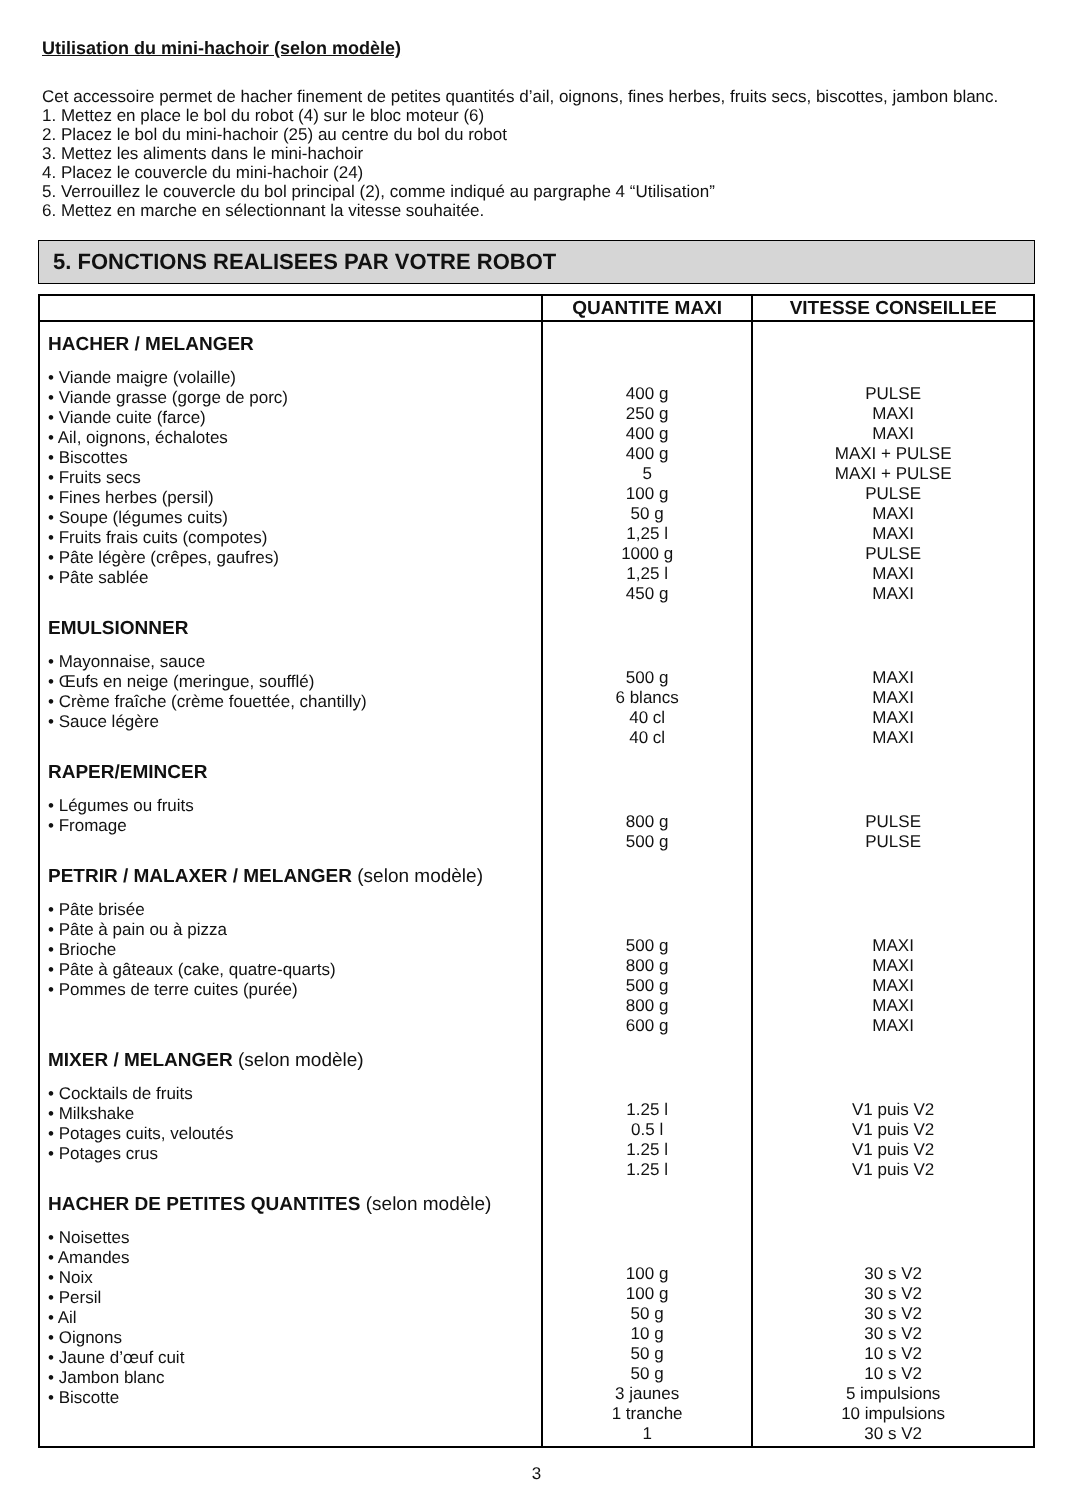Utilisation du mini-hachoir (selon modèle)
Cet accessoire permet de hacher finement de petites quantités d’ail, oignons, fines herbes, fruits secs, biscottes, jambon blanc.
1. Mettez en place le bol du robot (4) sur le bloc moteur (6)
2. Placez le bol du mini-hachoir (25) au centre du bol du robot
3. Mettez les aliments dans le mini-hachoir
4. Placez le couvercle du mini-hachoir (24)
5. Verrouillez le couvercle du bol principal (2), comme indiqué au pargraphe 4 “Utilisation”
6. Mettez en marche en sélectionnant la vitesse souhaitée.
5. FONCTIONS REALISEES PAR VOTRE ROBOT
| | QUANTITE MAXI | VITESSE CONSEILLEE |
| --- | --- | --- |
| HACHER / MELANGER • Viande maigre (volaille) • Viande grasse (gorge de porc) • Viande cuite (farce) • Ail, oignons, échalotes • Biscottes • Fruits secs • Fines herbes (persil) • Soupe (légumes cuits) • Fruits frais cuits (compotes) • Pâte légère (crêpes, gaufres) • Pâte sablée | 400 g 250 g 400 g 400 g 5 100 g 50 g 1,25 l 1000 g 1,25 l 450 g | PULSE MAXI MAXI MAXI + PULSE MAXI + PULSE PULSE MAXI MAXI PULSE MAXI MAXI |
| EMULSIONNER • Mayonnaise, sauce • Œufs en neige (meringue, soufflé) • Crème fraîche (crème fouettée, chantilly) • Sauce légère | 500 g 6 blancs 40 cl 40 cl | MAXI MAXI MAXI MAXI |
| RAPER/EMINCER • Légumes ou fruits • Fromage | 800 g 500 g | PULSE PULSE |
| PETRIR / MALAXER / MELANGER (selon modèle) • Pâte brisée • Pâte à pain ou à pizza • Brioche • Pâte à gâteaux (cake, quatre-quarts) • Pommes de terre cuites (purée) | 500 g 800 g 500 g 800 g 600 g | MAXI MAXI MAXI MAXI MAXI |
| MIXER / MELANGER (selon modèle) • Cocktails de fruits • Milkshake • Potages cuits, veloutés • Potages crus | 1.25 l 0.5 l 1.25 l 1.25 l | V1 puis V2 V1 puis V2 V1 puis V2 V1 puis V2 |
| HACHER DE PETITES QUANTITES (selon modèle) • Noisettes • Amandes • Noix • Persil • Ail • Oignons • Jaune d’œuf cuit • Jambon blanc • Biscotte | 100 g 100 g 50 g 10 g 50 g 50 g 3 jaunes 1 tranche 1 | 30 s V2 30 s V2 30 s V2 30 s V2 10 s V2 10 s V2 5 impulsions 10 impulsions 30 s V2 |
3